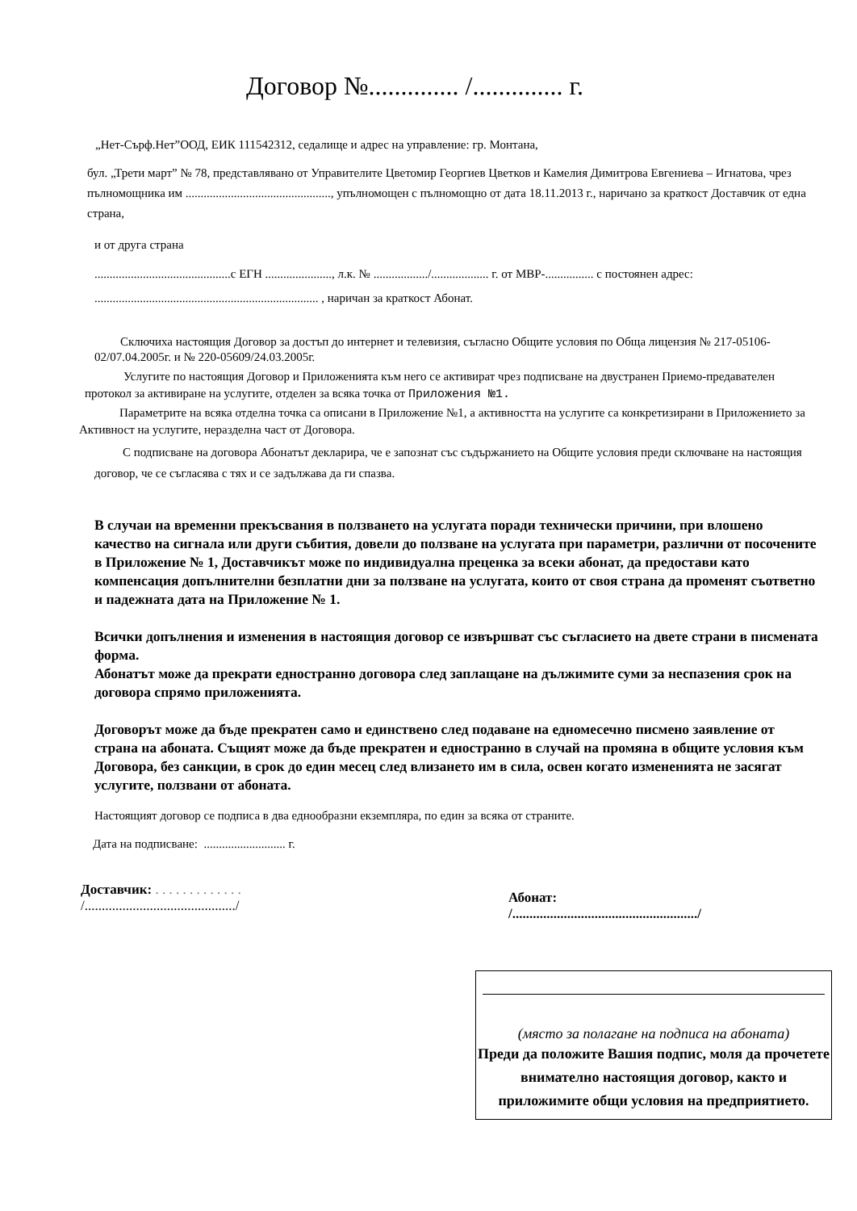Договор №.............. /.............. г.
„Нет-Сърф.Нет”ООД, ЕИК 111542312, седалище и адрес на управление: гр. Монтана,
бул. „Трети март” № 78, представлявано от Управителите Цветомир Георгиев Цветков и Камелия Димитрова Евгениева – Игнатова, чрез пълномощника им ................................................, упълномощен с пълномощно от дата 18.11.2013 г., наричано за краткост Доставчик от една страна,
и от друга страна
.............................................с ЕГН ......................, л.к. № ................../................... г. от МВР-................ с постоянен адрес: .......................................................................... , наричан за краткост Абонат.
Сключиха настоящия Договор за достъп до интернет и телевизия, съгласно Общите условия по Обща лицензия № 217-05106-02/07.04.2005г. и № 220-05609/24.03.2005г.
Услугите по настоящия Договор и Приложенията към него се активират чрез подписване на двустранен Приемо-предавателен протокол за активиране на услугите, отделен за всяка точка от Приложения №1.
Параметрите на всяка отделна точка са описани в Приложение №1, а активността на услугите са конкретизирани в Приложението за Активност на услугите, неразделна част от Договора.
С подписване на договора Абонатът декларира, че е запознат със съдържанието на Общите условия преди сключване на настоящия договор, че се съгласява с тях и се задължава да ги спазва.
В случаи на временни прекъсвания в ползването на услугата поради технически причини, при влошено качество на сигнала или други събития, довели до ползване на услугата при параметри, различни от посочените в Приложение № 1, Доставчикът може по индивидуална преценка за всеки абонат, да предостави като компенсация допълнителни безплатни дни за ползване на услугата, които от своя страна да променят съответно и падежната дата на Приложение № 1.
Всички допълнения и изменения в настоящия договор се извършват със съгласието на двете страни в писмената форма.
Абонатът може да прекрати едностранно договора след заплащане на дължимите суми за неспазения срок на договора спрямо приложенията.
Договорът може да бъде прекратен само и единствено след подаване на едномесечно писмено заявление от страна на абоната. Същият може да бъде прекратен и едностранно в случай на промяна в общите условия към Договора, без санкции, в срок до един месец след влизането им в сила, освен когато измененията не засягат услугите, ползвани от абоната.
Настоящият договор се подписа в два еднообразни екземпляра, по един за всяка от страните.
Дата на подписване: ........................... г.
Доставчик: . . . . . . . . . . . . .
/............................................/
Абонат:
/....................................................../
(място за полагане на подписа на абоната)
Преди да положите Вашия подпис, моля да прочетете внимателно настоящия договор, както и приложимите общи условия на предприятието.